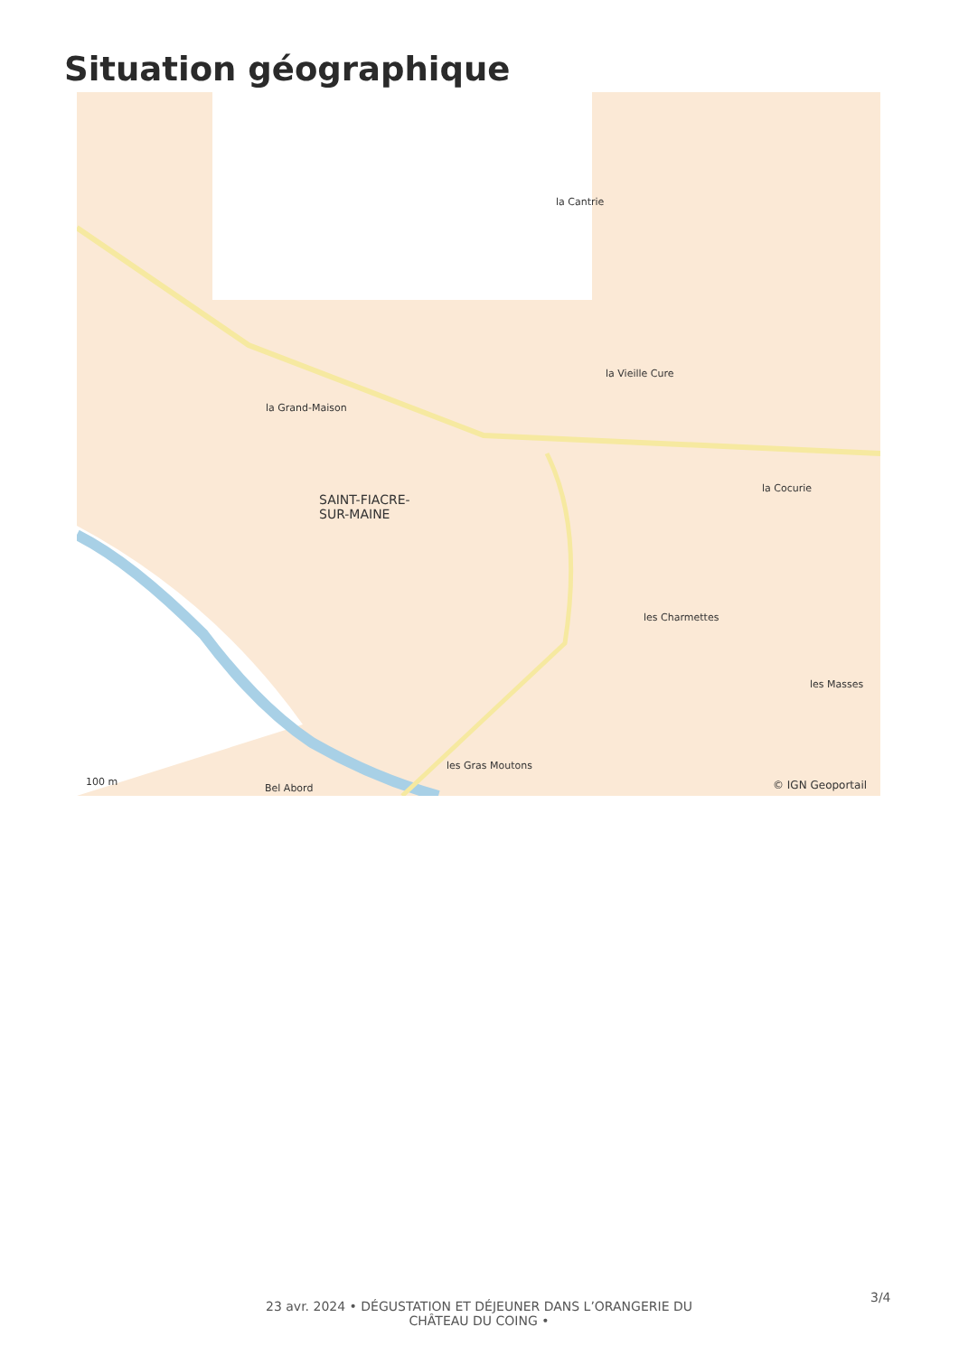Situation géographique
la Cantrie
la Vieille Cure
la Grand-Maison
SAINT-FIACRE-
SUR-MAINE
la Cocurie
les Charmettes
les Masses
les Gras Moutons
Bel Abord
100 m © IGN Geoportail
23 avr. 2024 • DÉGUSTATION ET DÉJEUNER DANS L’ORANGERIE DU CHÂTEAU DU COING •
3/4